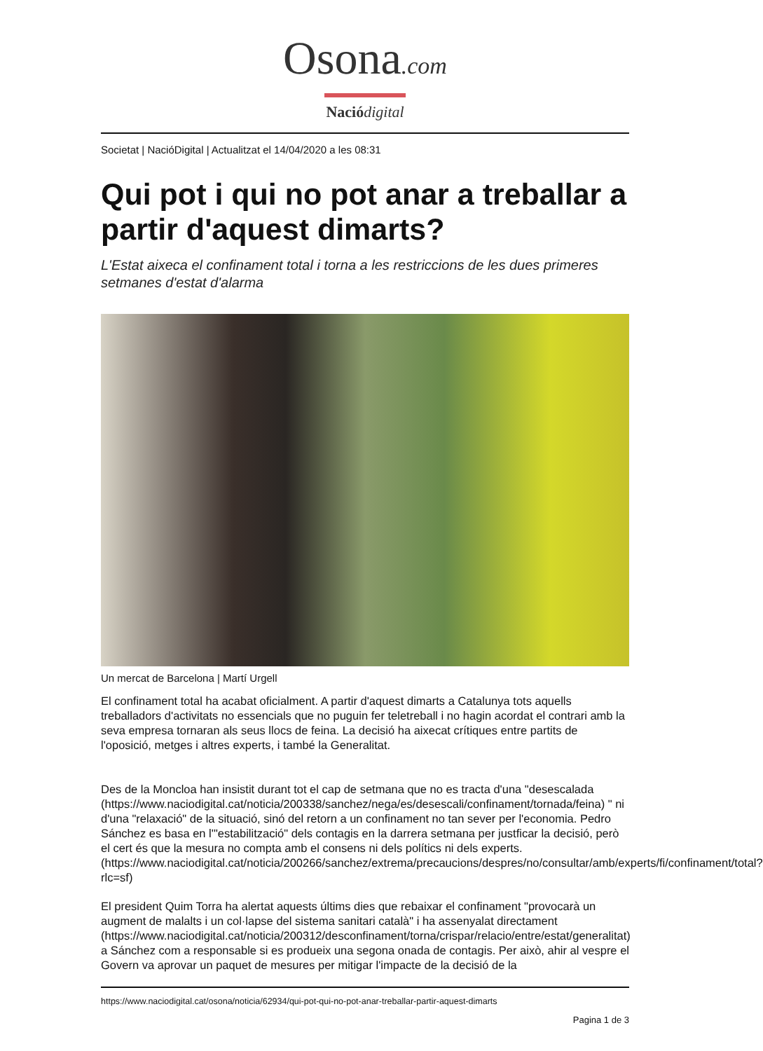Osona.com
Nació digital
Societat | NacióDigital | Actualitzat el 14/04/2020 a les 08:31
Qui pot i qui no pot anar a treballar a partir d'aquest dimarts?
L'Estat aixeca el confinament total i torna a les restriccions de les dues primeres setmanes d'estat d'alarma
Un mercat de Barcelona | Martí Urgell
El confinament total ha acabat oficialment. A partir d'aquest dimarts a Catalunya tots aquells treballadors d'activitats no essencials que no puguin fer teletreball i no hagin acordat el contrari amb la seva empresa tornaran als seus llocs de feina. La decisió ha aixecat crítiques entre partits de l'oposició, metges i altres experts, i també la Generalitat.
Des de la Moncloa han insistit durant tot el cap de setmana que no es tracta d'una "desescalada (https://www.naciodigital.cat/noticia/200338/sanchez/nega/es/desescali/confinament/tornada/feina) " ni d'una "relaxació" de la situació, sinó del retorn a un confinament no tan sever per l'economia. Pedro Sánchez es basa en l'"estabilització" dels contagis en la darrera setmana per justficar la decisió, però el cert és que la mesura no compta amb el consens ni dels polítics ni dels experts. (https://www.naciodigital.cat/noticia/200266/sanchez/extrema/precaucions/despres/no/consultar/amb/experts/fi/confinament/total?rlc=sf)
El president Quim Torra ha alertat aquests últims dies que rebaixar el confinament "provocarà un augment de malalts i un col·lapse del sistema sanitari català" i ha assenyalat directament (https://www.naciodigital.cat/noticia/200312/desconfinament/torna/crispar/relacio/entre/estat/generalitat) a Sánchez com a responsable si es produeix una segona onada de contagis. Per això, ahir al vespre el Govern va aprovar un paquet de mesures per mitigar l'impacte de la decisió de la
https://www.naciodigital.cat/osona/noticia/62934/qui-pot-qui-no-pot-anar-treballar-partir-aquest-dimarts
Pagina 1 de 3